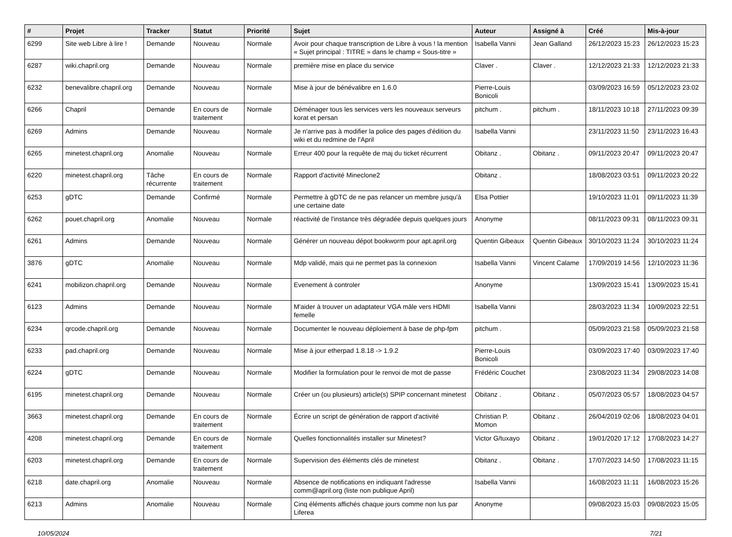| # | Projet | Tracker | Statut | Priorité | Sujet | Auteur | Assigné à | Créé | Mis-à-jour |
| --- | --- | --- | --- | --- | --- | --- | --- | --- | --- |
| 6299 | Site web Libre à lire ! | Demande | Nouveau | Normale | Avoir pour chaque transcription de Libre à vous ! la mention « Sujet principal : TITRE » dans le champ « Sous-titre » | Isabella Vanni | Jean Galland | 26/12/2023 15:23 | 26/12/2023 15:23 |
| 6287 | wiki.chapril.org | Demande | Nouveau | Normale | première mise en place du service | Claver . | Claver . | 12/12/2023 21:33 | 12/12/2023 21:33 |
| 6232 | benevalibre.chapril.org | Demande | Nouveau | Normale | Mise à jour de bénévalibre en 1.6.0 | Pierre-Louis Bonicoli | | 03/09/2023 16:59 | 05/12/2023 23:02 |
| 6266 | Chapril | Demande | En cours de traitement | Normale | Déménager tous les services vers les nouveaux serveurs korat et persan | pitchum . | pitchum . | 18/11/2023 10:18 | 27/11/2023 09:39 |
| 6269 | Admins | Demande | Nouveau | Normale | Je n'arrive pas à modifier la police des pages d'édition du wiki et du redmine de l'April | Isabella Vanni | | 23/11/2023 11:50 | 23/11/2023 16:43 |
| 6265 | minetest.chapril.org | Anomalie | Nouveau | Normale | Erreur 400 pour la requête de maj du ticket récurrent | Obitanz . | Obitanz . | 09/11/2023 20:47 | 09/11/2023 20:47 |
| 6220 | minetest.chapril.org | Tâche récurrente | En cours de traitement | Normale | Rapport d'activité Mineclone2 | Obitanz . | | 18/08/2023 03:51 | 09/11/2023 20:22 |
| 6253 | gDTC | Demande | Confirmé | Normale | Permettre à gDTC de ne pas relancer un membre jusqu'à une certaine date | Elsa Pottier | | 19/10/2023 11:01 | 09/11/2023 11:39 |
| 6262 | pouet.chapril.org | Anomalie | Nouveau | Normale | réactivité de l'instance très dégradée depuis quelques jours | Anonyme | | 08/11/2023 09:31 | 08/11/2023 09:31 |
| 6261 | Admins | Demande | Nouveau | Normale | Générer un nouveau dépot bookworm pour apt.april.org | Quentin Gibeaux | Quentin Gibeaux | 30/10/2023 11:24 | 30/10/2023 11:24 |
| 3876 | gDTC | Anomalie | Nouveau | Normale | Mdp validé, mais qui ne permet pas la connexion | Isabella Vanni | Vincent Calame | 17/09/2019 14:56 | 12/10/2023 11:36 |
| 6241 | mobilizon.chapril.org | Demande | Nouveau | Normale | Evenement à controler | Anonyme | | 13/09/2023 15:41 | 13/09/2023 15:41 |
| 6123 | Admins | Demande | Nouveau | Normale | M'aider à trouver un adaptateur VGA mâle vers HDMI femelle | Isabella Vanni | | 28/03/2023 11:34 | 10/09/2023 22:51 |
| 6234 | qrcode.chapril.org | Demande | Nouveau | Normale | Documenter le nouveau déploiement à base de php-fpm | pitchum . | | 05/09/2023 21:58 | 05/09/2023 21:58 |
| 6233 | pad.chapril.org | Demande | Nouveau | Normale | Mise à jour etherpad 1.8.18 -> 1.9.2 | Pierre-Louis Bonicoli | | 03/09/2023 17:40 | 03/09/2023 17:40 |
| 6224 | gDTC | Demande | Nouveau | Normale | Modifier la formulation pour le renvoi de mot de passe | Frédéric Couchet | | 23/08/2023 11:34 | 29/08/2023 14:08 |
| 6195 | minetest.chapril.org | Demande | Nouveau | Normale | Créer un (ou plusieurs) article(s) SPIP concernant minetest | Obitanz . | Obitanz . | 05/07/2023 05:57 | 18/08/2023 04:57 |
| 3663 | minetest.chapril.org | Demande | En cours de traitement | Normale | Écrire un script de génération de rapport d'activité | Christian P. Momon | Obitanz . | 26/04/2019 02:06 | 18/08/2023 04:01 |
| 4208 | minetest.chapril.org | Demande | En cours de traitement | Normale | Quelles fonctionnalités installer sur Minetest? | Victor G/tuxayo | Obitanz . | 19/01/2020 17:12 | 17/08/2023 14:27 |
| 6203 | minetest.chapril.org | Demande | En cours de traitement | Normale | Supervision des éléments clés de minetest | Obitanz . | Obitanz . | 17/07/2023 14:50 | 17/08/2023 11:15 |
| 6218 | date.chapril.org | Anomalie | Nouveau | Normale | Absence de notifications en indiquant l'adresse comm@april.org (liste non publique April) | Isabella Vanni | | 16/08/2023 11:11 | 16/08/2023 15:26 |
| 6213 | Admins | Anomalie | Nouveau | Normale | Cinq éléments affichés chaque jours comme non lus par Liferea | Anonyme | | 09/08/2023 15:03 | 09/08/2023 15:05 |
10/05/2024 7/21